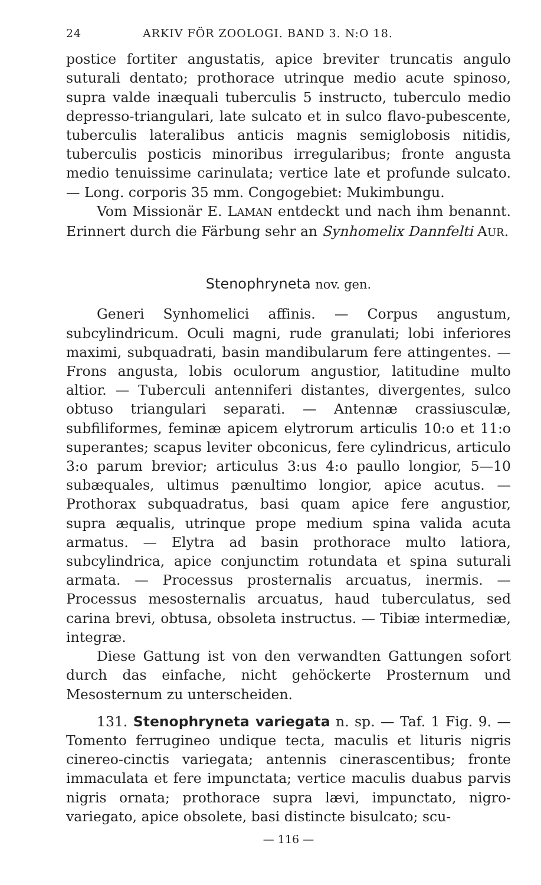24 ARKIV FÖR ZOOLOGI. BAND 3. N:O 18.
postice fortiter angustatis, apice breviter truncatis angulo suturali dentato; prothorace utrinque medio acute spinoso, supra valde inæquali tuberculis 5 instructo, tuberculo medio depresso-triangulari, late sulcato et in sulco flavo-pubescente, tuberculis lateralibus anticis magnis semiglobosis nitidis, tuberculis posticis minoribus irregularibus; fronte angusta medio tenuissime carinulata; vertice late et profunde sulcato. — Long. corporis 35 mm. Congogebiet: Mukimbungu.
Vom Missionär E. LAMAN entdeckt und nach ihm benannt. Erinnert durch die Färbung sehr an Synhomelix Dannfelti AUR.
Stenophryneta nov. gen.
Generi Synhomelici affinis. — Corpus angustum, subcylindricum. Oculi magni, rude granulati; lobi inferiores maximi, subquadrati, basin mandibularum fere attingentes. — Frons angusta, lobis oculorum angustior, latitudine multo altior. — Tuberculi antenniferi distantes, divergentes, sulco obtuso triangulari separati. — Antennæ crassiusculæ, subfiliformes, feminæ apicem elytrorum articulis 10:o et 11:o superantes; scapus leviter obconicus, fere cylindricus, articulo 3:o parum brevior; articulus 3:us 4:o paullo longior, 5—10 subæquales, ultimus pænultimo longior, apice acutus. — Prothorax subquadratus, basi quam apice fere angustior, supra æqualis, utrinque prope medium spina valida acuta armatus. — Elytra ad basin prothorace multo latiora, subcylindrica, apice conjunctim rotundata et spina suturali armata. — Processus prosternalis arcuatus, inermis. — Processus mesosternalis arcuatus, haud tuberculatus, sed carina brevi, obtusa, obsoleta instructus. — Tibiæ intermediæ, integræ.
Diese Gattung ist von den verwandten Gattungen sofort durch das einfache, nicht gehöckerte Prosternum und Mesosternum zu unterscheiden.
131. Stenophryneta variegata n. sp. — Taf. 1 Fig. 9. — Tomento ferrugineo undique tecta, maculis et lituris nigris cinereo-cinctis variegata; antennis cinerascentibus; fronte immaculata et fere impunctata; vertice maculis duabus parvis nigris ornata; prothorace supra lævi, impunctato, nigro-variegato, apice obsolete, basi distincte bisulcato; scu-
— 116 —